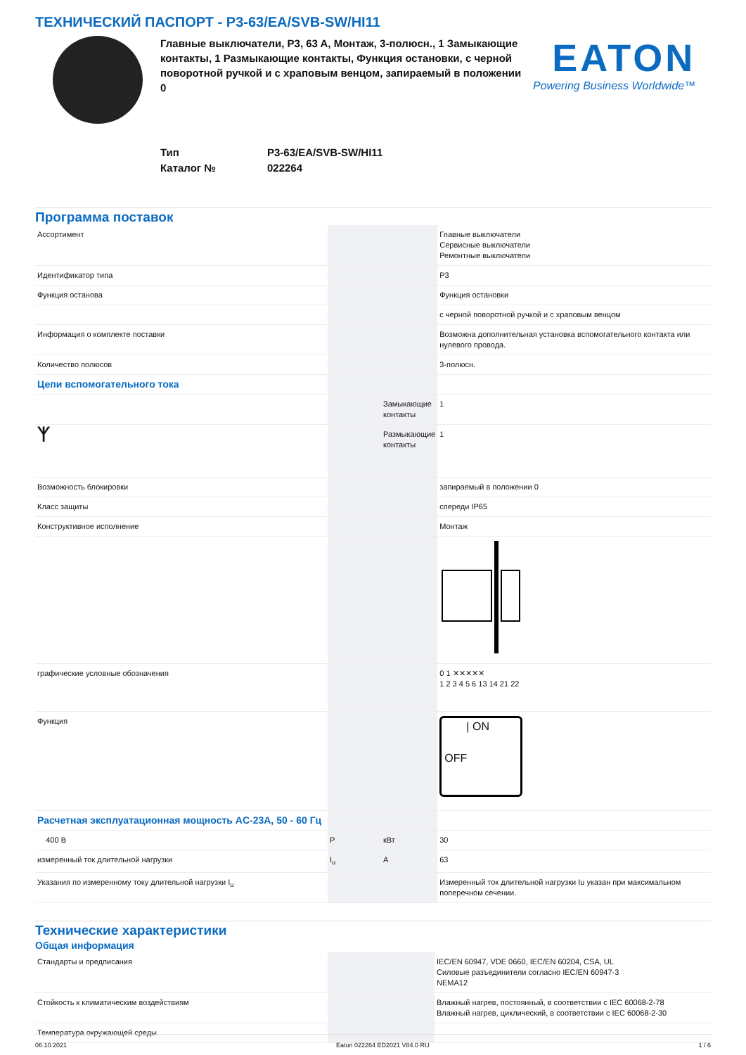ТЕХНИЧЕСКИЙ ПАСПОРТ - P3-63/EA/SVB-SW/HI11
Главные выключатели, P3, 63 A, Монтаж, 3-полюсн., 1 Замыкающие контакты, 1 Размыкающие контакты, Функция остановки, с черной поворотной ручкой и с храповым венцом, запираемый в положении 0
EATON
Powering Business Worldwide™
Тип P3-63/EA/SVB-SW/HI11
Каталог № 022264
Программа поставок
| Ассортимент | | | Главные выключатели Сервисные выключатели Ремонтные выключатели |
| Идентификатор типа | | | P3 |
| Функция останова | | | Функция остановки |
| | | | с черной поворотной ручкой и с храповым венцом |
| Информация о комплекте поставки | | | Возможна дополнительная установка вспомогательного контакта или нулевого провода. |
| Количество полюсов | | | 3-полюсн. |
| Цепи вспомогательного тока | | | |
| | | Замыкающие контакты | 1 |
| ᛉ | | Размыкающие контакты | 1 |
| Возможность блокировки | | | запираемый в положении 0 |
| Класс защиты | | | спереди IP65 |
| Конструктивное исполнение | | | Монтаж |
| графические условные обозначения | | | 0 1 ✕✕✕✕✕ 1 2 3 4 5 6 13 14 21 22 |
| Функция | | | / ON OFF |
| Расчетная эксплуатационная мощность AC-23A, 50 - 60 Гц | | | |
| 400 В | P | кВт | 30 |
| измеренный ток длительной нагрузки | I<sub>u</sub> | A | 63 |
| Указания по измеренному току длительной нагрузки I<sub>u</sub> | | | Измеренный ток длительной нагрузки Iu указан при максимальном поперечном сечении. |
Технические характеристики
Общая информация
| Стандарты и предписания | | | IEC/EN 60947, VDE 0660, IEC/EN 60204, CSA, UL Силовые разъединители согласно IEC/EN 60947-3 NEMA12 |
| Стойкость к климатическим воздействиям | | | Влажный нагрев, постоянный, в соответствии с IEC 60068-2-78 Влажный нагрев, циклический, в соответствии с IEC 60068-2-30 |
| Температура окружающей среды | | | |
06.10.2021 Eaton 022264 ED2021 V84.0 RU 1 / 6